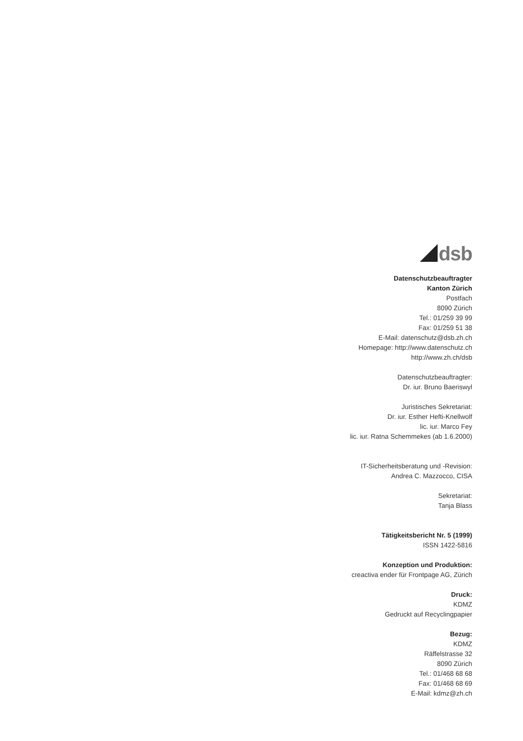dsb
Datenschutzbeauftragter
Kanton Zürich
Postfach
8090 Zürich
Tel.: 01/259 39 99
Fax: 01/259 51 38
E-Mail: datenschutz@dsb.zh.ch
Homepage: http://www.datenschutz.ch
http://www.zh.ch/dsb
Datenschutzbeauftragter:
Dr. iur. Bruno Baeriswyl
Juristisches Sekretariat:
Dr. iur. Esther Hefti-Knellwolf
lic. iur. Marco Fey
lic. iur. Ratna Schemmekes (ab 1.6.2000)
IT-Sicherheitsberatung und -Revision:
Andrea C. Mazzocco, CISA
Sekretariat:
Tanja Blass
Tätigkeitsbericht Nr. 5 (1999)
ISSN 1422-5816
Konzeption und Produktion:
creactiva ender für Frontpage AG, Zürich
Druck:
KDMZ
Gedruckt auf Recyclingpapier
Bezug:
KDMZ
Räffelstrasse 32
8090 Zürich
Tel.: 01/468 68 68
Fax: 01/468 68 69
E-Mail: kdmz@zh.ch